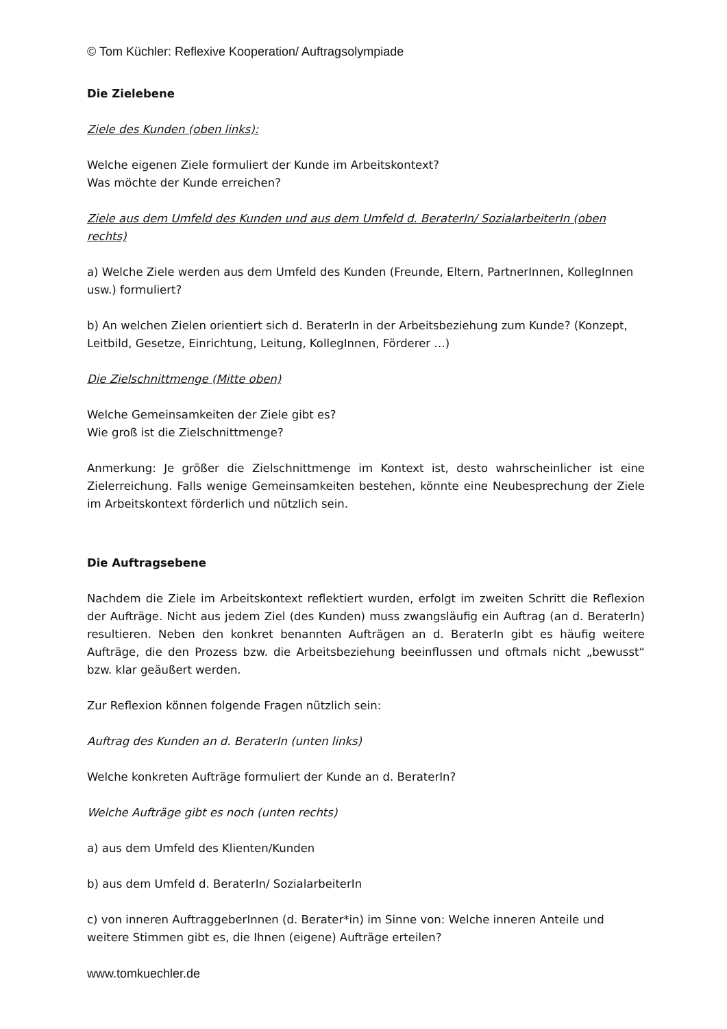© Tom Küchler: Reflexive Kooperation/ Auftragsolympiade
Die Zielebene
Ziele des Kunden (oben links):
Welche eigenen Ziele formuliert der Kunde im Arbeitskontext?
Was möchte der Kunde erreichen?
Ziele aus dem Umfeld des Kunden und aus dem Umfeld d. BeraterIn/ SozialarbeiterIn (oben rechts)
a) Welche Ziele werden aus dem Umfeld des Kunden (Freunde, Eltern, PartnerInnen, KollegInnen usw.) formuliert?
b) An welchen Zielen orientiert sich d. BeraterIn in der Arbeitsbeziehung zum Kunde? (Konzept, Leitbild, Gesetze, Einrichtung, Leitung, KollegInnen, Förderer …)
Die Zielschnittmenge (Mitte oben)
Welche Gemeinsamkeiten der Ziele gibt es?
Wie groß ist die Zielschnittmenge?
Anmerkung: Je größer die Zielschnittmenge im Kontext ist, desto wahrscheinlicher ist eine Zielerreichung. Falls wenige Gemeinsamkeiten bestehen, könnte eine Neubesprechung der Ziele im Arbeitskontext förderlich und nützlich sein.
Die Auftragsebene
Nachdem die Ziele im Arbeitskontext reflektiert wurden, erfolgt im zweiten Schritt die Reflexion der Aufträge. Nicht aus jedem Ziel (des Kunden) muss zwangsläufig ein Auftrag (an d. BeraterIn) resultieren. Neben den konkret benannten Aufträgen an d. BeraterIn gibt es häufig weitere Aufträge, die den Prozess bzw. die Arbeitsbeziehung beeinflussen und oftmals nicht „bewusst“ bzw. klar geäußert werden.
Zur Reflexion können folgende Fragen nützlich sein:
Auftrag des Kunden an d. BeraterIn (unten links)
Welche konkreten Aufträge formuliert der Kunde an d. BeraterIn?
Welche Aufträge gibt es noch (unten rechts)
a) aus dem Umfeld des Klienten/Kunden
b) aus dem Umfeld d. BeraterIn/ SozialarbeiterIn
c) von inneren AuftraggeberInnen (d. Berater*in) im Sinne von: Welche inneren Anteile und weitere Stimmen gibt es, die Ihnen (eigene) Aufträge erteilen?
www.tomkuechler.de